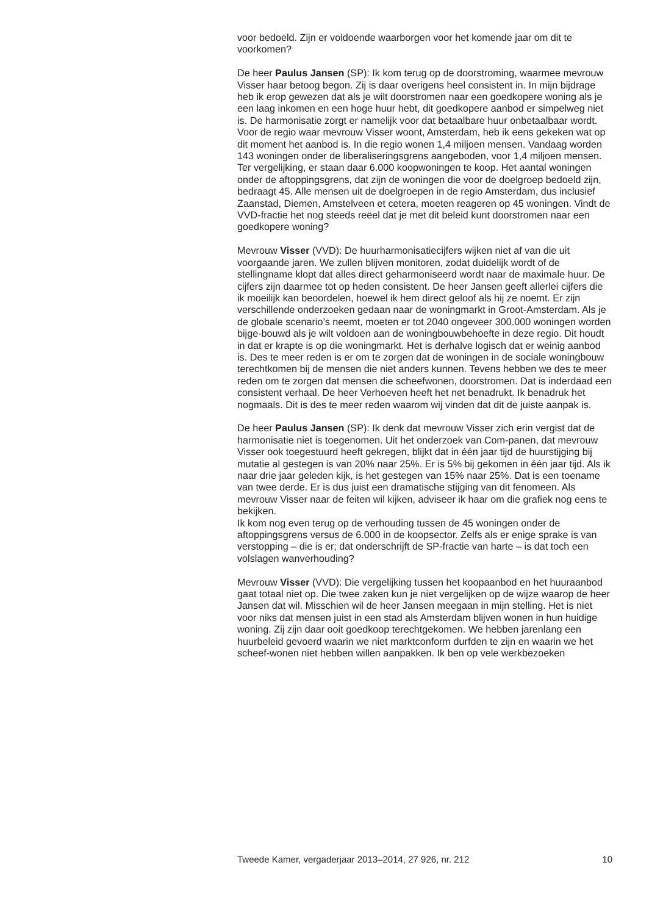voor bedoeld. Zijn er voldoende waarborgen voor het komende jaar om dit te voorkomen?
De heer Paulus Jansen (SP): Ik kom terug op de doorstroming, waarmee mevrouw Visser haar betoog begon. Zij is daar overigens heel consistent in. In mijn bijdrage heb ik erop gewezen dat als je wilt doorstromen naar een goedkopere woning als je een laag inkomen en een hoge huur hebt, dit goedkopere aanbod er simpelweg niet is. De harmonisatie zorgt er namelijk voor dat betaalbare huur onbetaalbaar wordt. Voor de regio waar mevrouw Visser woont, Amsterdam, heb ik eens gekeken wat op dit moment het aanbod is. In die regio wonen 1,4 miljoen mensen. Vandaag worden 143 woningen onder de liberaliseringsgrens aangeboden, voor 1,4 miljoen mensen. Ter vergelijking, er staan daar 6.000 koopwoningen te koop. Het aantal woningen onder de aftoppingsgrens, dat zijn de woningen die voor de doelgroep bedoeld zijn, bedraagt 45. Alle mensen uit de doelgroepen in de regio Amsterdam, dus inclusief Zaanstad, Diemen, Amstelveen et cetera, moeten reageren op 45 woningen. Vindt de VVD-fractie het nog steeds reëel dat je met dit beleid kunt doorstromen naar een goedkopere woning?
Mevrouw Visser (VVD): De huurharmonisatiecijfers wijken niet af van die uit voorgaande jaren. We zullen blijven monitoren, zodat duidelijk wordt of de stellingname klopt dat alles direct geharmoniseerd wordt naar de maximale huur. De cijfers zijn daarmee tot op heden consistent. De heer Jansen geeft allerlei cijfers die ik moeilijk kan beoordelen, hoewel ik hem direct geloof als hij ze noemt. Er zijn verschillende onderzoeken gedaan naar de woningmarkt in Groot-Amsterdam. Als je de globale scenario’s neemt, moeten er tot 2040 ongeveer 300.000 woningen worden bijge-bouwd als je wilt voldoen aan de woningbouwbehoefte in deze regio. Dit houdt in dat er krapte is op die woningmarkt. Het is derhalve logisch dat er weinig aanbod is. Des te meer reden is er om te zorgen dat de woningen in de sociale woningbouw terechtkomen bij de mensen die niet anders kunnen. Tevens hebben we des te meer reden om te zorgen dat mensen die scheefwonen, doorstromen. Dat is inderdaad een consistent verhaal. De heer Verhoeven heeft het net benadrukt. Ik benadruk het nogmaals. Dit is des te meer reden waarom wij vinden dat dit de juiste aanpak is.
De heer Paulus Jansen (SP): Ik denk dat mevrouw Visser zich erin vergist dat de harmonisatie niet is toegenomen. Uit het onderzoek van Com-panen, dat mevrouw Visser ook toegestuurd heeft gekregen, blijkt dat in één jaar tijd de huurstijging bij mutatie al gestegen is van 20% naar 25%. Er is 5% bij gekomen in één jaar tijd. Als ik naar drie jaar geleden kijk, is het gestegen van 15% naar 25%. Dat is een toename van twee derde. Er is dus juist een dramatische stijging van dit fenomeen. Als mevrouw Visser naar de feiten wil kijken, adviseer ik haar om die grafiek nog eens te bekijken.
Ik kom nog even terug op de verhouding tussen de 45 woningen onder de aftoppingsgrens versus de 6.000 in de koopsector. Zelfs als er enige sprake is van verstopping – die is er; dat onderschrijft de SP-fractie van harte – is dat toch een volslagen wanverhouding?
Mevrouw Visser (VVD): Die vergelijking tussen het koopaanbod en het huuraanbod gaat totaal niet op. Die twee zaken kun je niet vergelijken op de wijze waarop de heer Jansen dat wil. Misschien wil de heer Jansen meegaan in mijn stelling. Het is niet voor niks dat mensen juist in een stad als Amsterdam blijven wonen in hun huidige woning. Zij zijn daar ooit goedkoop terechtgekomen. We hebben jarenlang een huurbeleid gevoerd waarin we niet marktconform durfden te zijn en waarin we het scheef-wonen niet hebben willen aanpakken. Ik ben op vele werkbezoeken
Tweede Kamer, vergaderjaar 2013–2014, 27 926, nr. 212 10